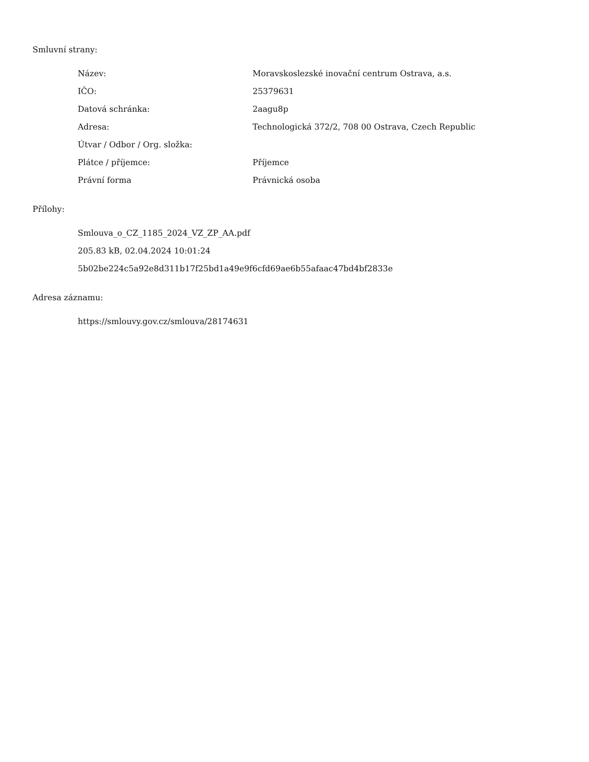Smluvní strany:
| Název: | Moravskoslezské inovační centrum Ostrava, a.s. |
| IČO: | 25379631 |
| Datová schránka: | 2aagu8p |
| Adresa: | Technologická 372/2, 708 00 Ostrava, Czech Republic |
| Útvar / Odbor / Org. složka: | |
| Plátce / příjemce: | Příjemce |
| Právní forma | Právnická osoba |
Přílohy:
Smlouva_o_CZ_1185_2024_VZ_ZP_AA.pdf
205.83 kB, 02.04.2024 10:01:24
5b02be224c5a92e8d311b17f25bd1a49e9f6cfd69ae6b55afaac47bd4bf2833e
Adresa záznamu:
https://smlouvy.gov.cz/smlouva/28174631